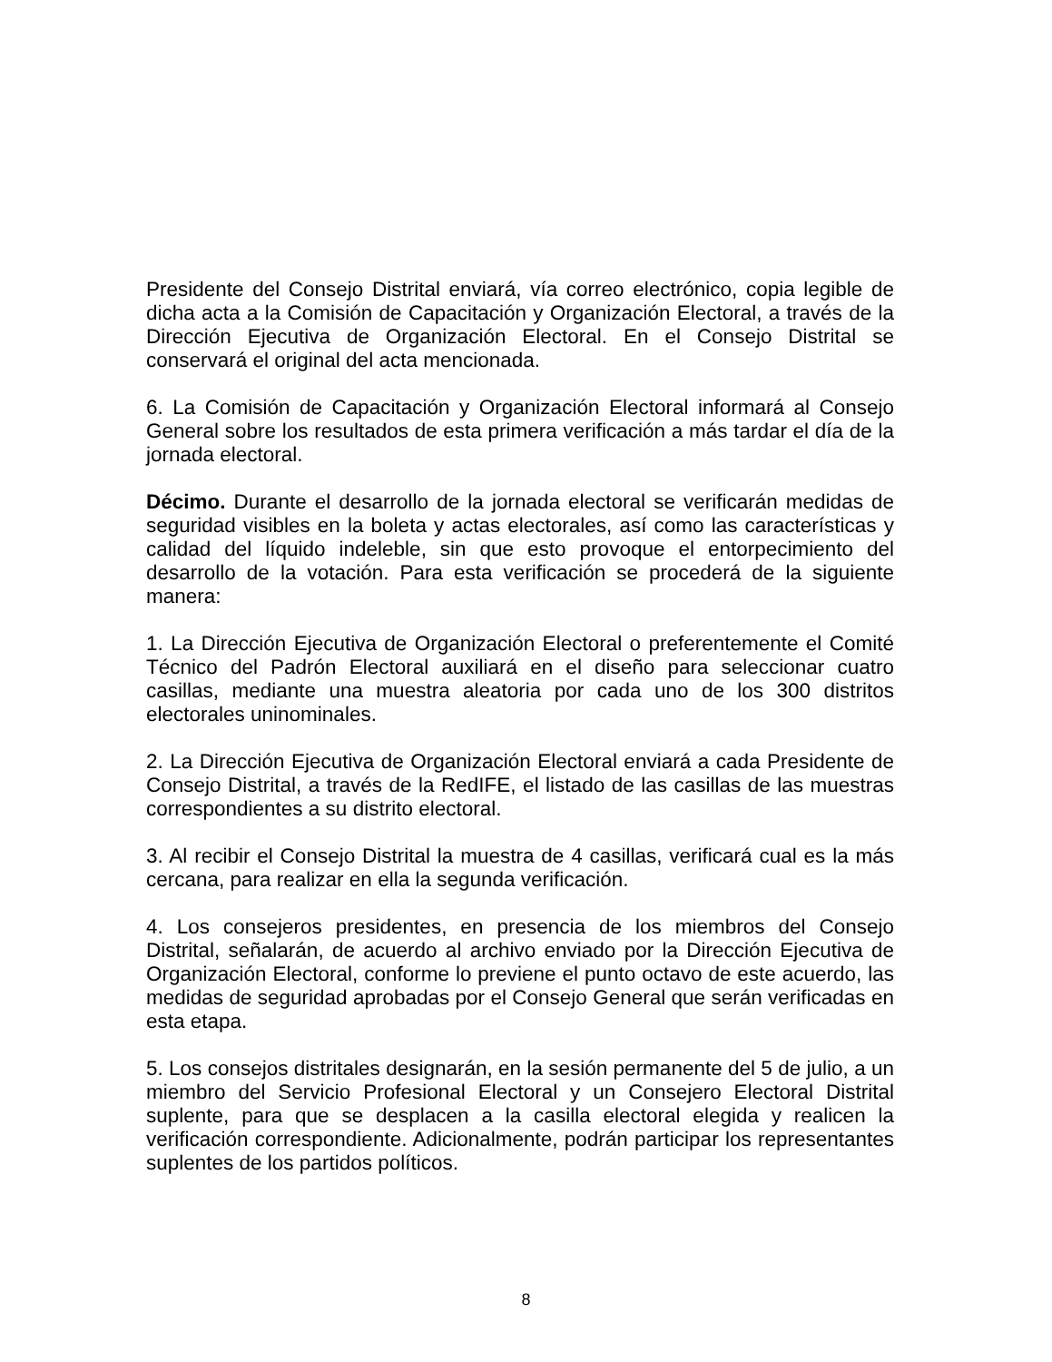Presidente del Consejo Distrital enviará, vía correo electrónico, copia legible de dicha acta a la Comisión de Capacitación y Organización Electoral, a través de la Dirección Ejecutiva de Organización Electoral. En el Consejo Distrital se conservará el original del acta mencionada.
6. La Comisión de Capacitación y Organización Electoral informará al Consejo General sobre los resultados de esta primera verificación a más tardar el día de la jornada electoral.
Décimo. Durante el desarrollo de la jornada electoral se verificarán medidas de seguridad visibles en la boleta y actas electorales, así como las características y calidad del líquido indeleble, sin que esto provoque el entorpecimiento del desarrollo de la votación. Para esta verificación se procederá de la siguiente manera:
1. La Dirección Ejecutiva de Organización Electoral o preferentemente el Comité Técnico del Padrón Electoral auxiliará en el diseño para seleccionar cuatro casillas, mediante una muestra aleatoria por cada uno de los 300 distritos electorales uninominales.
2. La Dirección Ejecutiva de Organización Electoral enviará a cada Presidente de Consejo Distrital, a través de la RedIFE, el listado de las casillas de las muestras correspondientes a su distrito electoral.
3. Al recibir el Consejo Distrital la muestra de 4 casillas, verificará cual es la más cercana, para realizar en ella la segunda verificación.
4. Los consejeros presidentes, en presencia de los miembros del Consejo Distrital, señalarán, de acuerdo al archivo enviado por la Dirección Ejecutiva de Organización Electoral, conforme lo previene el punto octavo de este acuerdo, las medidas de seguridad aprobadas por el Consejo General que serán verificadas en esta etapa.
5. Los consejos distritales designarán, en la sesión permanente del 5 de julio, a un miembro del Servicio Profesional Electoral y un Consejero Electoral Distrital suplente, para que se desplacen a la casilla electoral elegida y realicen la verificación correspondiente. Adicionalmente, podrán participar los representantes suplentes de los partidos políticos.
8